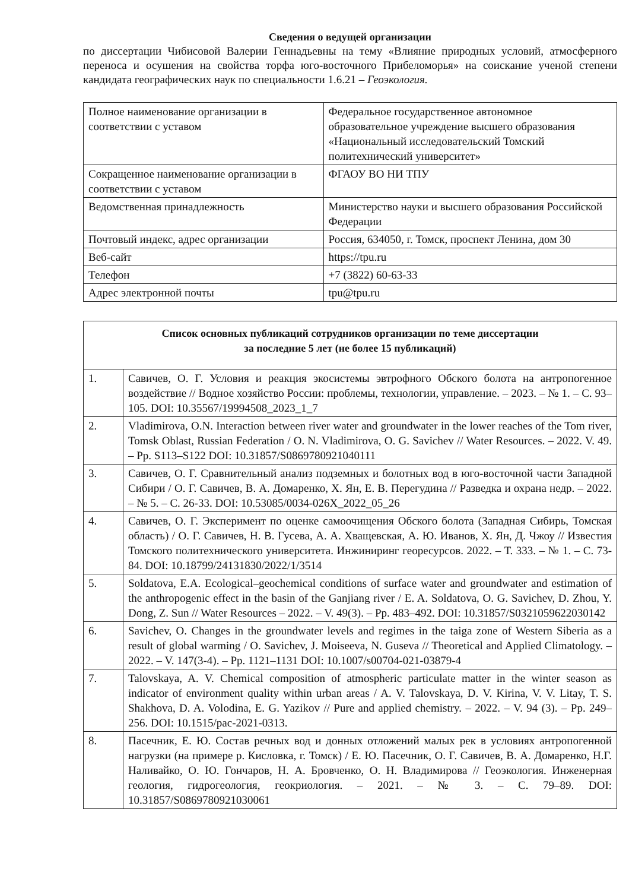Сведения о ведущей организации
по диссертации Чибисовой Валерии Геннадьевны на тему «Влияние природных условий, атмосферного переноса и осушения на свойства торфа юго-восточного Прибеломорья» на соискание ученой степени кандидата географических наук по специальности 1.6.21 – Геоэкология.
| Полное наименование организации в соответствии с уставом | Федеральное государственное автономное образовательное учреждение высшего образования «Национальный исследовательский Томский политехнический университет» |
| Сокращенное наименование организации в соответствии с уставом | ФГАОУ ВО НИ ТПУ |
| Ведомственная принадлежность | Министерство науки и высшего образования Российской Федерации |
| Почтовый индекс, адрес организации | Россия, 634050, г. Томск, проспект Ленина, дом 30 |
| Веб-сайт | https://tpu.ru |
| Телефон | +7 (3822) 60-63-33 |
| Адрес электронной почты | tpu@tpu.ru |
| Список основных публикаций сотрудников организации по теме диссертации за последние 5 лет (не более 15 публикаций) | |
| --- | --- |
| 1. | Савичев, О. Г. Условия и реакция экосистемы эвтрофного Обского болота на антропогенное воздействие // Водное хозяйство России: проблемы, технологии, управление. – 2023. – № 1. – С. 93–105. DOI: 10.35567/19994508_2023_1_7 |
| 2. | Vladimirova, O.N. Interaction between river water and groundwater in the lower reaches of the Tom river, Tomsk Oblast, Russian Federation / O. N. Vladimirova, O. G. Savichev // Water Resources. – 2022. V. 49. – Pp. S113–S122 DOI: 10.31857/S0869780921040111 |
| 3. | Савичев, О. Г. Сравнительный анализ подземных и болотных вод в юго-восточной части Западной Сибири / О. Г. Савичев, В. А. Домаренко, Х. Ян, Е. В. Перегудина // Разведка и охрана недр. – 2022. – № 5. – С. 26-33. DOI: 10.53085/0034-026X_2022_05_26 |
| 4. | Савичев, О. Г. Эксперимент по оценке самоочищения Обского болота (Западная Сибирь, Томская область) / О. Г. Савичев, Н. В. Гусева, А. А. Хващевская, А. Ю. Иванов, Х. Ян, Д. Чжоу // Известия Томского политехнического университета. Инжиниринг георесурсов. 2022. – Т. 333. – № 1. – С. 73-84. DOI: 10.18799/24131830/2022/1/3514 |
| 5. | Soldatova, E.A. Ecological–geochemical conditions of surface water and groundwater and estimation of the anthropogenic effect in the basin of the Ganjiang river / E. A. Soldatova, O. G. Savichev, D. Zhou, Y. Dong, Z. Sun // Water Resources – 2022. – V. 49(3). – Pp. 483–492. DOI: 10.31857/S0321059622030142 |
| 6. | Savichev, O. Changes in the groundwater levels and regimes in the taiga zone of Western Siberia as a result of global warming / O. Savichev, J. Moiseeva, N. Guseva // Theoretical and Applied Climatology. – 2022. – V. 147(3-4). – Pp. 1121–1131 DOI: 10.1007/s00704-021-03879-4 |
| 7. | Talovskaya, A. V. Chemical composition of atmospheric particulate matter in the winter season as indicator of environment quality within urban areas / A. V. Talovskaya, D. V. Kirina, V. V. Litay, T. S. Shakhova, D. A. Volodina, E. G. Yazikov // Pure and applied chemistry. – 2022. – V. 94 (3). – Pp. 249–256. DOI: 10.1515/pac-2021-0313. |
| 8. | Пасечник, Е. Ю. Состав речных вод и донных отложений малых рек в условиях антропогенной нагрузки (на примере р. Кисловка, г. Томск) / Е. Ю. Пасечник, О. Г. Савичев, В. А. Домаренко, Н.Г. Наливайко, О. Ю. Гончаров, Н. А. Бровченко, О. Н. Владимирова // Геоэкология. Инженерная геология, гидрогеология, геокриология. – 2021. – № 3. – С. 79–89. DOI: 10.31857/S0869780921030061 |